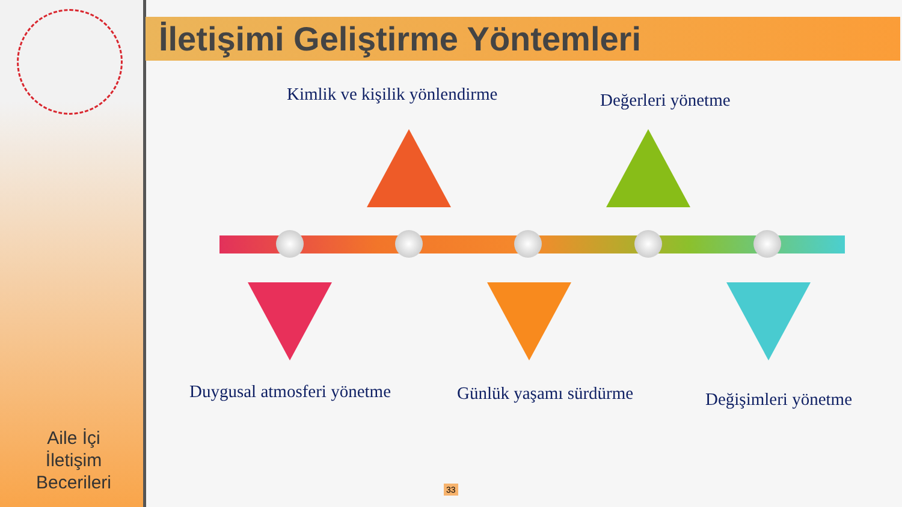Aile İçi
İletişim
Becerileri
İletişimi Geliştirme Yöntemleri
Kimlik ve kişilik yönlendirme Değerleri yönetme
Duygusal atmosferi yönetme Günlük yaşamı sürdürme Değişimleri yönetme
33